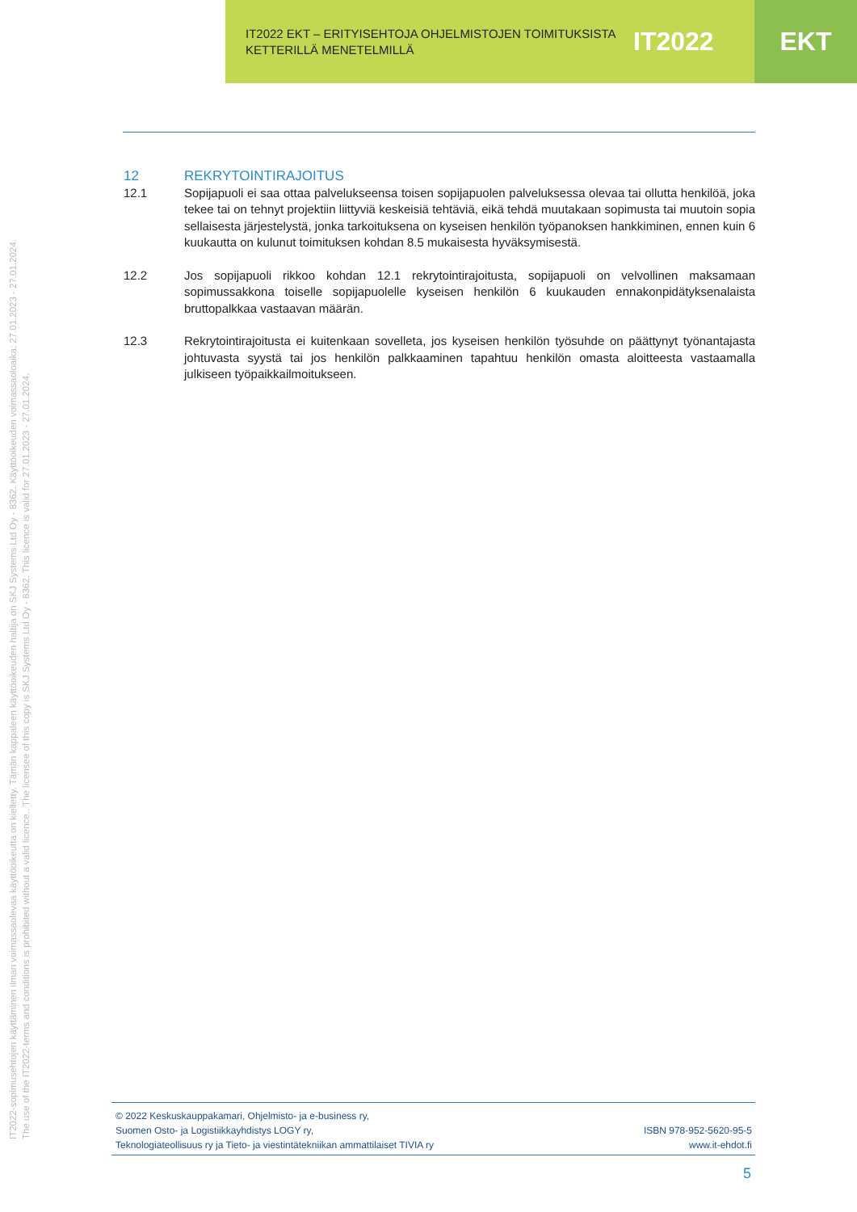IT2022 EKT – ERITYISEHTOJA OHJELMISTOJEN TOIMITUKSISTA KETTERILLÄ MENETELMILLÄ
IT2022
EKT
12 REKRYTOINTIRAJOITUS
12.1 Sopijapuoli ei saa ottaa palvelukseensa toisen sopijapuolen palveluksessa olevaa tai ollutta henkilöä, joka tekee tai on tehnyt projektiin liittyviä keskeisiä tehtäviä, eikä tehdä muutakaan sopimusta tai muutoin sopia sellaisesta järjestelystä, jonka tarkoituksena on kyseisen henkilön työpanoksen hankkiminen, ennen kuin 6 kuukautta on kulunut toimituksen kohdan 8.5 mukaisesta hyväksymisestä.
12.2 Jos sopijapuoli rikkoo kohdan 12.1 rekrytointirajoitusta, sopijapuoli on velvollinen maksamaan sopimussakkona toiselle sopijapuolelle kyseisen henkilön 6 kuukauden ennakonpidätyksenalaista bruttopalkkaa vastaavan määrän.
12.3 Rekrytointirajoitusta ei kuitenkaan sovelleta, jos kyseisen henkilön työsuhde on päättynyt työnantajasta johtuvasta syystä tai jos henkilön palkkaaminen tapahtuu henkilön omasta aloitteesta vastaamalla julkiseen työpaikkailmoitukseen.
IT2022-sopimusehtojen käyttäminen ilman voimassaolevaa käyttöoikeutta on kielletty. Tämän kappaleen käyttöoikeuden haltija on SKJ Systems Ltd Oy - 8362. Käyttöoikeuden voimassaoloaika: 27.01.2023 - 27.01.2024.
The use of the IT2022-terms and conditions is prohibited without a valid licence.. The licensee of this copy is SKJ Systems Ltd Oy - 8362. This licence is valid for 27.01.2023 - 27.01.2024.
© 2022 Keskuskauppakamari, Ohjelmisto- ja e-business ry,
Suomen Osto- ja Logistiikkayhdistys LOGY ry,
Teknologiateollisuus ry ja Tieto- ja viestintätekniikan ammattilaiset TIVIA ry
ISBN 978-952-5620-95-5
www.it-ehdot.fi
5